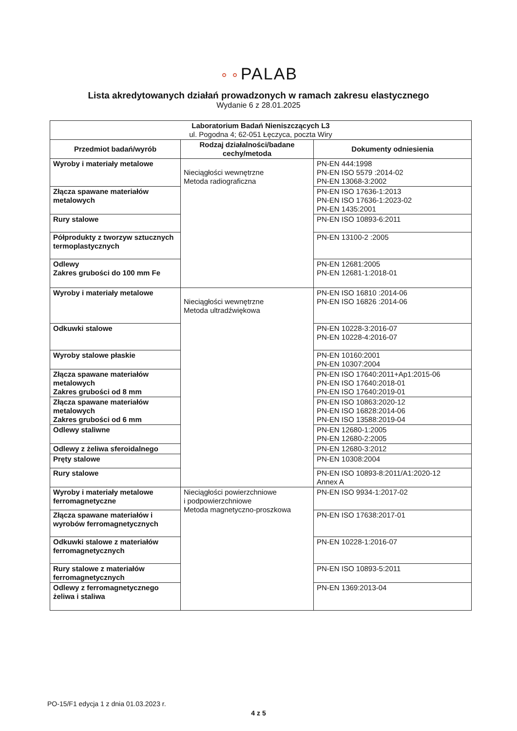⚬⚬PALAB
Lista akredytowanych działań prowadzonych w ramach zakresu elastycznego
Wydanie 6 z 28.01.2025
| Laboratorium Badań Nieniszczących L3 ul. Pogodna 4; 62-051 Łęczyca, poczta Wiry | | |
| --- | --- | --- |
| Przedmiot badań/wyrób | Rodzaj działalności/badane cechy/metoda | Dokumenty odniesienia |
| Wyroby i materiały metalowe | Nieciągłości wewnętrzne Metoda radiograficzna | PN-EN 444:1998 PN-EN ISO 5579 :2014-02 PN-EN 13068-3:2002 |
| Złącza spawane materiałów metalowych | | PN-EN ISO 17636-1:2013 PN-EN ISO 17636-1:2023-02 PN-EN 1435:2001 |
| Rury stalowe | | PN-EN ISO 10893-6:2011 |
| Półprodukty z tworzyw sztucznych termoplastycznych | | PN-EN 13100-2 :2005 |
| Odlewy Zakres grubości do 100 mm Fe | | PN-EN 12681:2005 PN-EN 12681-1:2018-01 |
| Wyroby i materiały metalowe | Nieciągłości wewnętrzne Metoda ultradźwiękowa | PN-EN ISO 16810 :2014-06 PN-EN ISO 16826 :2014-06 |
| Odkuwki stalowe | | PN-EN 10228-3:2016-07 PN-EN 10228-4:2016-07 |
| Wyroby stalowe płaskie | | PN-EN 10160:2001 PN-EN 10307:2004 |
| Złącza spawane materiałów metalowych Zakres grubości od 8 mm | | PN-EN ISO 17640:2011+Ap1:2015-06 PN-EN ISO 17640:2018-01 PN-EN ISO 17640:2019-01 |
| Złącza spawane materiałów metalowych Zakres grubości od 6 mm | | PN-EN ISO 10863:2020-12 PN-EN ISO 16828:2014-06 PN-EN ISO 13588:2019-04 |
| Odlewy staliwne | | PN-EN 12680-1:2005 PN-EN 12680-2:2005 |
| Odlewy z żeliwa sferoidalnego | | PN-EN 12680-3:2012 |
| Pręty stalowe | | PN-EN 10308:2004 |
| Rury stalowe | | PN-EN ISO 10893-8:2011/A1:2020-12 Annex A |
| Wyroby i materiały metalowe ferromagnetyczne | Nieciągłości powierzchniowe i podpowierzchniowe Metoda magnetyczno-proszkowa | PN-EN ISO 9934-1:2017-02 |
| Złącza spawane materiałów i wyrobów ferromagnetycznych | | PN-EN ISO 17638:2017-01 |
| Odkuwki stalowe z materiałów ferromagnetycznych | | PN-EN 10228-1:2016-07 |
| Rury stalowe z materiałów ferromagnetycznych | | PN-EN ISO 10893-5:2011 |
| Odlewy z ferromagnetycznego żeliwa i staliwa | | PN-EN 1369:2013-04 |
PO-15/F1 edycja 1 z dnia 01.03.2023 r.
4 z 5